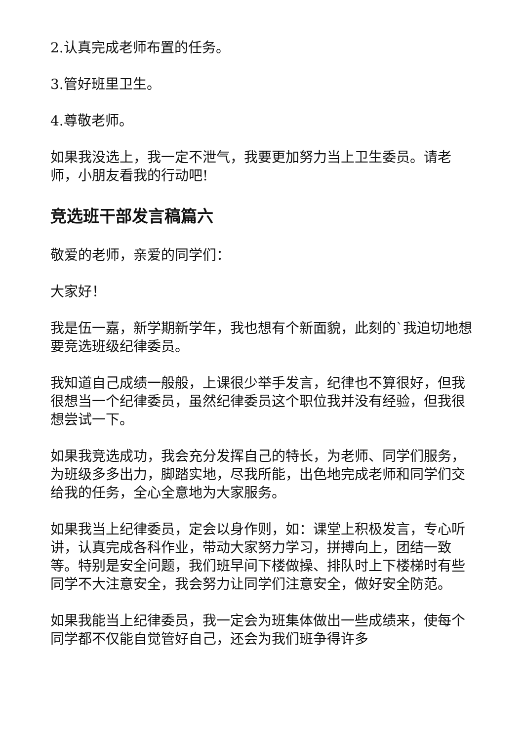2.认真完成老师布置的任务。
3.管好班里卫生。
4.尊敬老师。
如果我没选上，我一定不泄气，我要更加努力当上卫生委员。请老师，小朋友看我的行动吧!
竞选班干部发言稿篇六
敬爱的老师，亲爱的同学们：
大家好！
我是伍一嘉，新学期新学年，我也想有个新面貌，此刻的`我迫切地想要竞选班级纪律委员。
我知道自己成绩一般般，上课很少举手发言，纪律也不算很好，但我很想当一个纪律委员，虽然纪律委员这个职位我并没有经验，但我很想尝试一下。
如果我竞选成功，我会充分发挥自己的特长，为老师、同学们服务，为班级多多出力，脚踏实地，尽我所能，出色地完成老师和同学们交给我的任务，全心全意地为大家服务。
如果我当上纪律委员，定会以身作则，如：课堂上积极发言，专心听讲，认真完成各科作业，带动大家努力学习，拼搏向上，团结一致等。特别是安全问题，我们班早间下楼做操、排队时上下楼梯时有些同学不大注意安全，我会努力让同学们注意安全，做好安全防范。
如果我能当上纪律委员，我一定会为班集体做出一些成绩来，使每个同学都不仅能自觉管好自己，还会为我们班争得许多